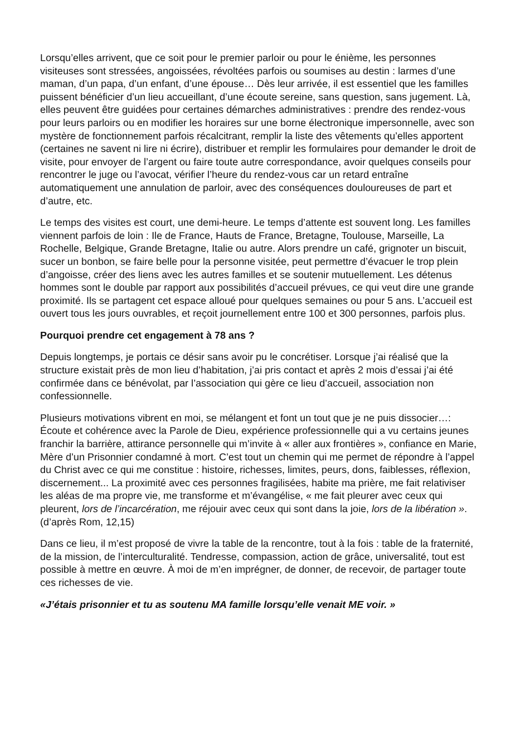Lorsqu’elles arrivent, que ce soit pour le premier parloir ou pour le énième, les personnes visiteuses sont stressées, angoissées, révoltées parfois ou soumises au destin : larmes d’une maman, d’un papa, d’un enfant, d’une épouse… Dès leur arrivée, il est essentiel que les familles puissent bénéficier d’un lieu accueillant, d’une écoute sereine, sans question, sans jugement. Là, elles peuvent être guidées pour certaines démarches administratives : prendre des rendez-vous pour leurs parloirs ou en modifier les horaires sur une borne électronique impersonnelle, avec son mystère de fonctionnement parfois récalcitrant, remplir la liste des vêtements qu’elles apportent (certaines ne savent ni lire ni écrire), distribuer et remplir les formulaires pour demander le droit de visite, pour envoyer de l’argent ou faire toute autre correspondance, avoir quelques conseils pour rencontrer le juge ou l’avocat, vérifier l’heure du rendez-vous car un retard entraîne automatiquement une annulation de parloir, avec des conséquences douloureuses de part et d’autre, etc.
Le temps des visites est court, une demi-heure. Le temps d’attente est souvent long. Les familles viennent parfois de loin : Ile de France, Hauts de France, Bretagne, Toulouse, Marseille, La Rochelle, Belgique, Grande Bretagne, Italie ou autre. Alors prendre un café, grignoter un biscuit, sucer un bonbon, se faire belle pour la personne visitée, peut permettre d’évacuer le trop plein d’angoisse, créer des liens avec les autres familles et se soutenir mutuellement. Les détenus hommes sont le double par rapport aux possibilités d’accueil prévues, ce qui veut dire une grande proximité. Ils se partagent cet espace alloué pour quelques semaines ou pour 5 ans. L’accueil est ouvert tous les jours ouvrables, et reçoit journellement entre 100 et 300 personnes, parfois plus.
Pourquoi prendre cet engagement à 78 ans ?
Depuis longtemps, je portais ce désir sans avoir pu le concrétiser. Lorsque j’ai réalisé que la structure existait près de mon lieu d’habitation, j’ai pris contact et après 2 mois d’essai j’ai été confirmée dans ce bénévolat, par l’association qui gère ce lieu d’accueil, association non confessionnelle.
Plusieurs motivations vibrent en moi, se mélangent et font un tout que je ne puis dissocier…: Écoute et cohérence avec la Parole de Dieu, expérience professionnelle qui a vu certains jeunes franchir la barrière, attirance personnelle qui m’invite à « aller aux frontières », confiance en Marie, Mère d’un Prisonnier condamné à mort. C’est tout un chemin qui me permet de répondre à l’appel du Christ avec ce qui me constitue : histoire, richesses, limites, peurs, dons, faiblesses, réflexion, discernement... La proximité avec ces personnes fragilisées, habite ma prière, me fait relativiser les aléas de ma propre vie, me transforme et m’évangélise, « me fait pleurer avec ceux qui pleurent, lors de l’incarcération, me réjouir avec ceux qui sont dans la joie, lors de la libération ». (d’après Rom, 12,15)
Dans ce lieu, il m’est proposé de vivre la table de la rencontre, tout à la fois : table de la fraternité, de la mission, de l’interculturalité. Tendresse, compassion, action de grâce, universalité, tout est possible à mettre en œuvre. À moi de m’en imprégner, de donner, de recevoir, de partager toute ces richesses de vie.
«J’étais prisonnier et tu as soutenu MA famille lorsqu’elle venait ME voir. »